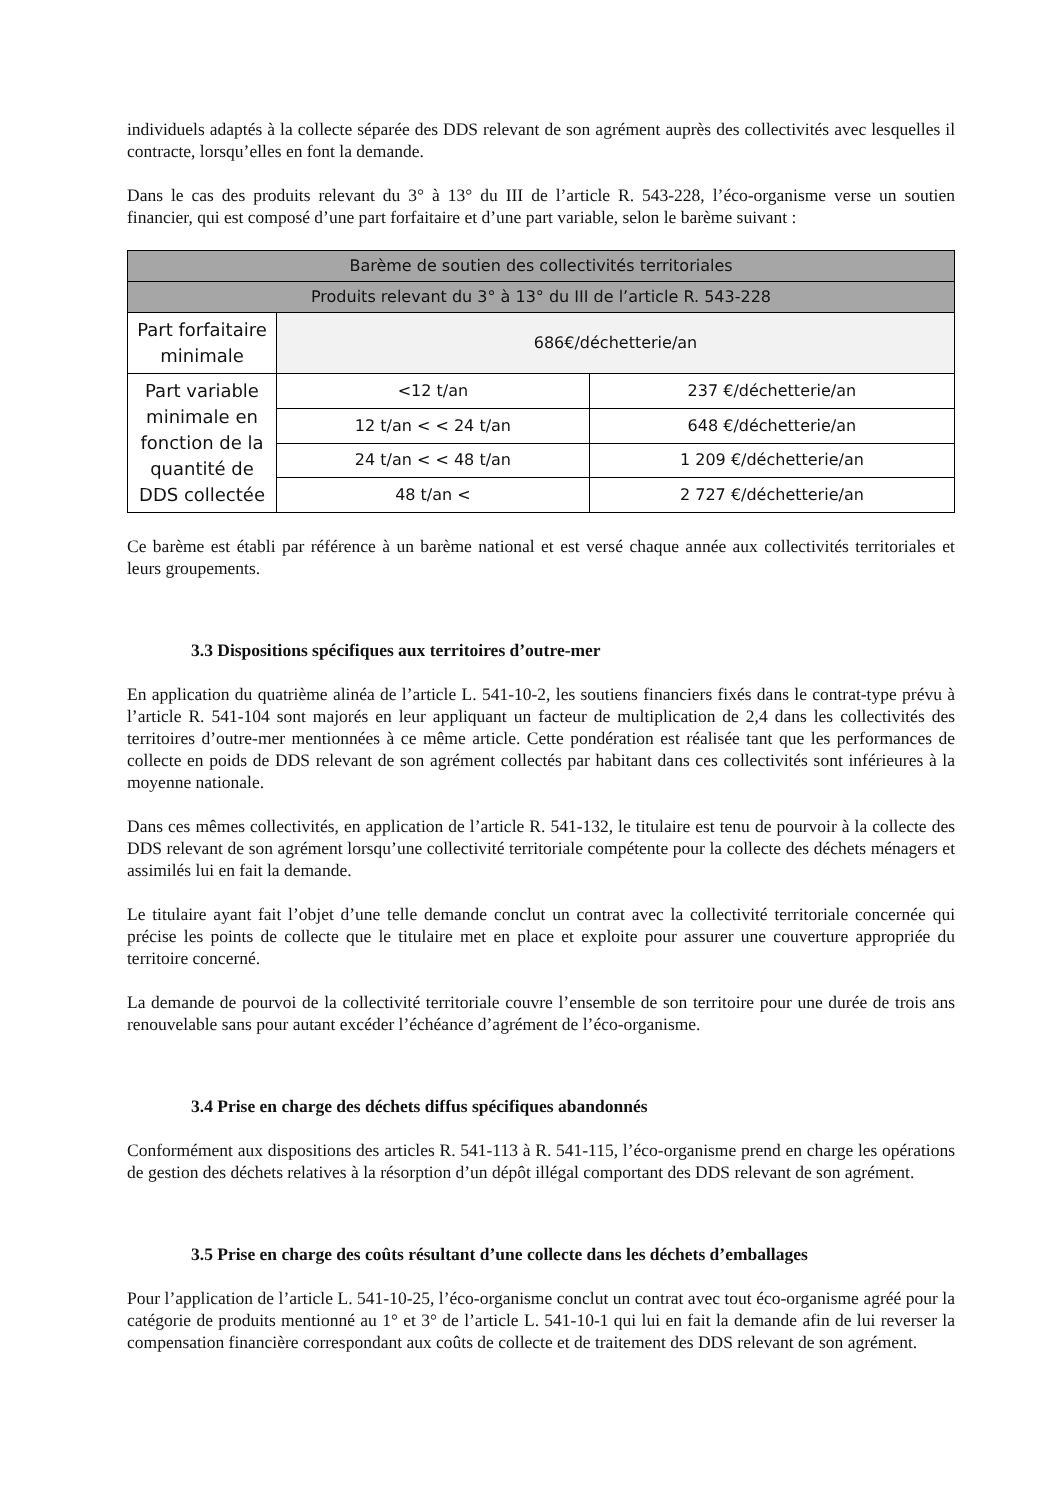individuels adaptés à la collecte séparée des DDS relevant de son agrément auprès des collectivités avec lesquelles il contracte, lorsqu’elles en font la demande.
Dans le cas des produits relevant du 3° à 13° du III de l’article R. 543-228, l’éco-organisme verse un soutien financier, qui est composé d’une part forfaitaire et d’une part variable, selon le barème suivant :
| Barème de soutien des collectivités territoriales | | |
| --- | --- | --- |
| Produits relevant du 3° à 13° du III de l’article R. 543-228 | | |
| Part forfaitaire minimale | 686€/déchetterie/an | |
| Part variable minimale en fonction de la quantité de DDS collectée | <12 t/an | 237 €/déchetterie/an |
| | 12 t/an < < 24 t/an | 648 €/déchetterie/an |
| | 24 t/an < < 48 t/an | 1 209 €/déchetterie/an |
| | 48 t/an < | 2 727 €/déchetterie/an |
Ce barème est établi par référence à un barème national et est versé chaque année aux collectivités territoriales et leurs groupements.
3.3 Dispositions spécifiques aux territoires d’outre-mer
En application du quatrième alinéa de l’article L. 541-10-2, les soutiens financiers fixés dans le contrat-type prévu à l’article R. 541-104 sont majorés en leur appliquant un facteur de multiplication de 2,4 dans les collectivités des territoires d’outre-mer mentionnées à ce même article. Cette pondération est réalisée tant que les performances de collecte en poids de DDS relevant de son agrément collectés par habitant dans ces collectivités sont inférieures à la moyenne nationale.
Dans ces mêmes collectivités, en application de l’article R. 541-132, le titulaire est tenu de pourvoir à la collecte des DDS relevant de son agrément lorsqu’une collectivité territoriale compétente pour la collecte des déchets ménagers et assimilés lui en fait la demande.
Le titulaire ayant fait l’objet d’une telle demande conclut un contrat avec la collectivité territoriale concernée qui précise les points de collecte que le titulaire met en place et exploite pour assurer une couverture appropriée du territoire concerné.
La demande de pourvoi de la collectivité territoriale couvre l’ensemble de son territoire pour une durée de trois ans renouvelable sans pour autant excéder l’échéance d’agrément de l’éco-organisme.
3.4 Prise en charge des déchets diffus spécifiques abandonnés
Conformément aux dispositions des articles R. 541-113 à R. 541-115, l’éco-organisme prend en charge les opérations de gestion des déchets relatives à la résorption d’un dépôt illégal comportant des DDS relevant de son agrément.
3.5 Prise en charge des coûts résultant d’une collecte dans les déchets d’emballages
Pour l’application de l’article L. 541-10-25, l’éco-organisme conclut un contrat avec tout éco-organisme agréé pour la catégorie de produits mentionné au 1° et 3° de l’article L. 541-10-1 qui lui en fait la demande afin de lui reverser la compensation financière correspondant aux coûts de collecte et de traitement des DDS relevant de son agrément.